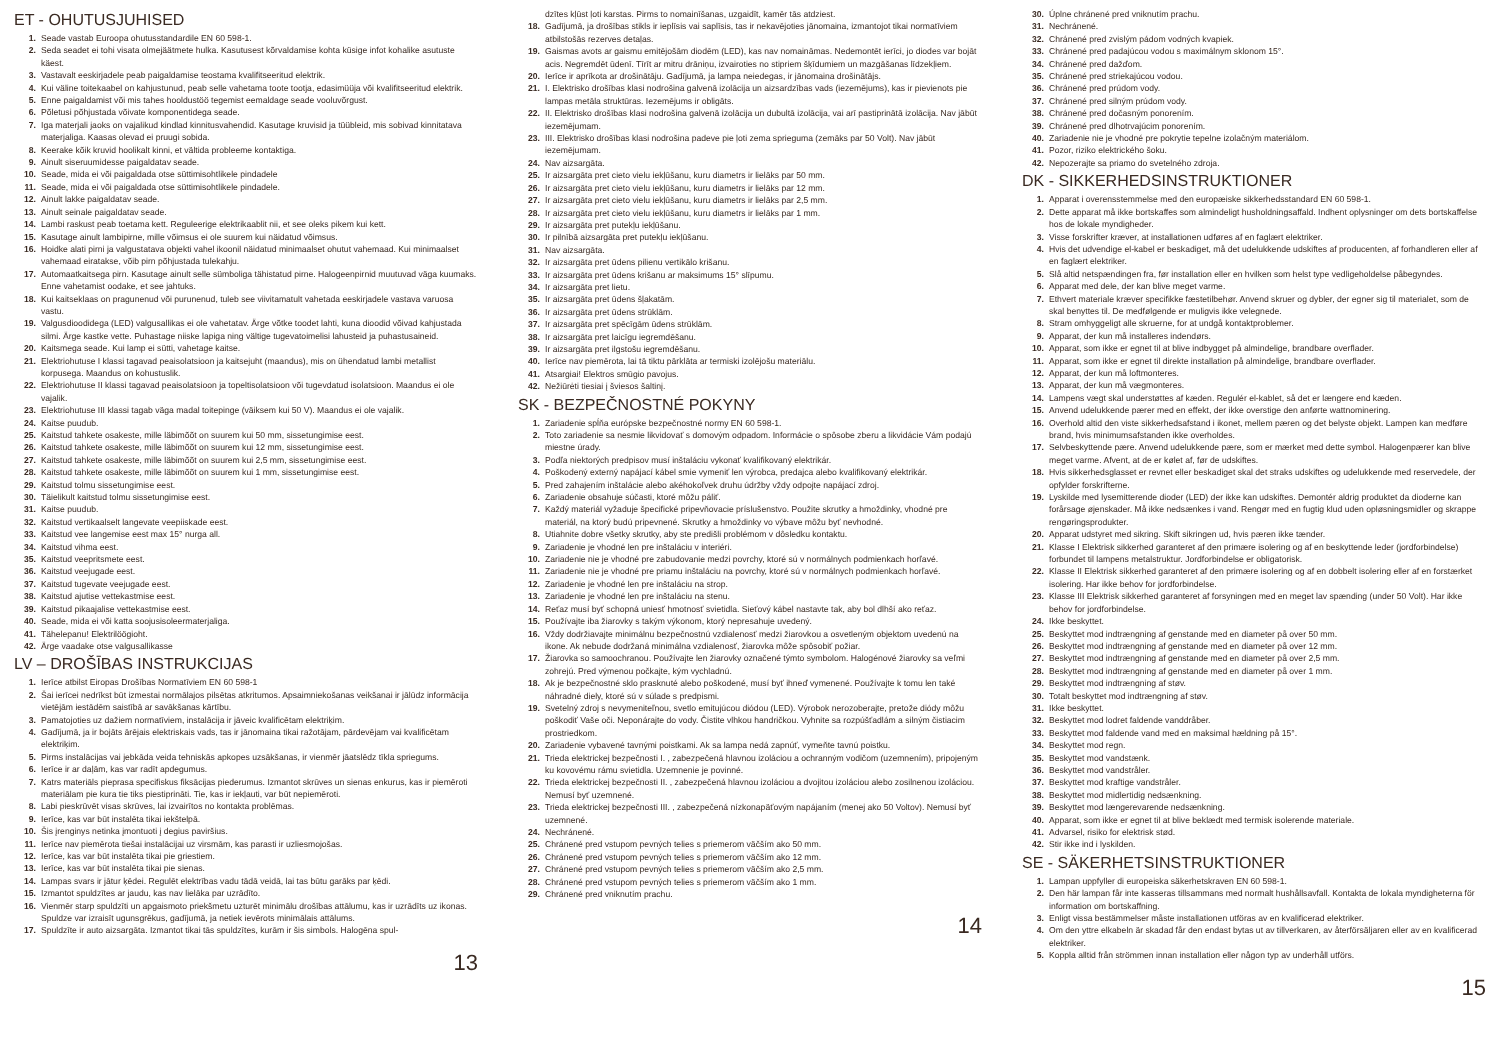ET - OHUTUSJUHISED
1. Seade vastab Euroopa ohutusstandardile EN 60 598-1.
2. Seda seadet ei tohi visata olmejäätmete hulka. Kasutusest kõrvaldamise kohta küsige infot kohalike asutuste käest.
3. Vastavalt eeskirjadele peab paigaldamise teostama kvalifitseeritud elektrik.
4. Kui väline toitekaabel on kahjustunud, peab selle vahetama toote tootja, edasimüüja või kvalifitseeritud elektrik.
5. Enne paigaldamist või mis tahes hooldustöö tegemist eemaldage seade vooluvõrgust.
6. Põletusi põhjustada võivate komponentidega seade.
7. Iga materjali jaoks on vajalikud kindlad kinnitusvahendid. Kasutage kruvisid ja tüübleid, mis sobivad kinnitatava materjaliga. Kaasas olevad ei pruugi sobida.
8. Keerake kõik kruvid hoolikalt kinni, et vältida probleeme kontaktiga.
9. Ainult siseruumidesse paigaldatav seade.
10. Seade, mida ei või paigaldada otse süttimisohtlikele pindadele
11. Seade, mida ei või paigaldada otse süttimisohtlikele pindadele.
12. Ainult lakke paigaldatav seade.
13. Ainult seinale paigaldatav seade.
14. Lambi raskust peab toetama kett. Reguleerige elektrikaablit nii, et see oleks pikem kui kett.
15. Kasutage ainult lambipirne, mille võimsus ei ole suurem kui näidatud võimsus.
16. Hoidke alati pirni ja valgustatava objekti vahel ikoonil näidatud minimaalset ohutut vahemaad. Kui minimaalset vahemaad eiratakse, võib pirn põhjustada tulekahju.
17. Automaatkaitsega pirn. Kasutage ainult selle sümboliga tähistatud pirne. Halogeenpirnid muutuvad väga kuumaks. Enne vahetamist oodake, et see jahtuks.
18. Kui kaitseklaas on pragunenud või purunenud, tuleb see viivitamatult vahetada eeskirjadele vastava varuosa vastu.
19. Valgusdioodidega (LED) valgusallikas ei ole vahetatav. Ärge võtke toodet lahti, kuna dioodid võivad kahjustada silmi. Ärge kastke vette. Puhastage niiske lapiga ning vältige tugevatoimelisi lahusteid ja puhastusaineid.
20. Kaitsmega seade. Kui lamp ei sütti, vahetage kaitse.
21. Elektriohutuse I klassi tagavad peaisolatsioon ja kaitsejuht (maandus), mis on ühendatud lambi metallist korpusega. Maandus on kohustuslik.
22. Elektriohutuse II klassi tagavad peaisolatsioon ja topeltisolatsioon või tugevdatud isolatsioon. Maandus ei ole vajalik.
23. Elektriohutuse III klassi tagab väga madal toitepinge (väiksem kui 50 V). Maandus ei ole vajalik.
24. Kaitse puudub.
25. Kaitstud tahkete osakeste, mille läbimõõt on suurem kui 50 mm, sissetungimise eest.
26. Kaitstud tahkete osakeste, mille läbimõõt on suurem kui 12 mm, sissetungimise eest.
27. Kaitstud tahkete osakeste, mille läbimõõt on suurem kui 2,5 mm, sissetungimise eest.
28. Kaitstud tahkete osakeste, mille läbimõõt on suurem kui 1 mm, sissetungimise eest.
29. Kaitstud tolmu sissetungimise eest.
30. Täielikult kaitstud tolmu sissetungimise eest.
31. Kaitse puudub.
32. Kaitstud vertikaalselt langevate veepiiskade eest.
33. Kaitstud vee langemise eest max 15° nurga all.
34. Kaitstud vihma eest.
35. Kaitstud veepritsmete eest.
36. Kaitstud veejugade eest.
37. Kaitstud tugevate veejugade eest.
38. Kaitstud ajutise vettekastmise eest.
39. Kaitstud pikaajalise vettekastmise eest.
40. Seade, mida ei või katta soojusisoleermaterjaliga.
41. Tähelepanu! Elektrilöögioht.
42. Ärge vaadake otse valgusallikasse
LV – DROŠĪBAS INSTRUKCIJAS
1. Ierīce atbilst Eiropas Drošības Normatīviem EN 60 598-1
2. Šai ierīcei nedrīkst būt izmestai normālajos pilsētas atkritumos. Apsaimniekošanas veikšanai ir jālūdz informācija vietējām iestādēm saistībā ar savākšanas kārtību.
3. Pamatojoties uz dažiem normatīviem, instalācija ir jāveic kvalificētam elektriķim.
4. Gadījumā, ja ir bojāts ārējais elektriskais vads, tas ir jānomaina tikai ražotājam, pārdevējam vai kvalificētam elektriķim.
5. Pirms instalācijas vai jebkāda veida tehniskās apkopes uzsākšanas, ir vienmēr jāatslēdz tīkla spriegums.
6. Ierīce ir ar daļām, kas var radīt apdegumus.
7. Katrs materiāls pieprasa specifiskus fiksācijas piederumus. Izmantot skrūves un sienas enkurus, kas ir piemēroti materiālam pie kura tie tiks piestiprināti. Tie, kas ir iekļauti, var būt nepiemēroti.
8. Labi pieskrūvēt visas skrūves, lai izvairītos no kontakta problēmas.
9. Ierīce, kas var būt instalēta tikai iekštelpā.
10. Šis įrenginys netinka įmontuoti į degius paviršius.
11. Ierīce nav piemērota tiešai instalācijai uz virsmām, kas parasti ir uzliesmojošas.
12. Ierīce, kas var būt instalēta tikai pie griestiem.
13. Ierīce, kas var būt instalēta tikai pie sienas.
14. Lampas svars ir jātur ķēdei. Regulēt elektrības vadu tādā veidā, lai tas būtu garāks par ķēdi.
15. Izmantot spuldzītes ar jaudu, kas nav lielāka par uzrādīto.
16. Vienmēr starp spuldzīti un apgaismoto priekšmetu uzturēt minimālu drošības attālumu, kas ir uzrādīts uz ikonas. Spuldze var izraisīt ugunsgrēkus, gadījumā, ja netiek ievērots minimālais attālums.
17. Spuldzīte ir auto aizsargāta. Izmantot tikai tās spuldzītes, kurām ir šis simbols. Halogēna spul-
13
dzītes kļūst ļoti karstas. Pirms to nomainīšanas, uzgaidīt, kamēr tās atdziest.
18. Gadījumā, ja drošības stikls ir ieplīsis vai saplīsis, tas ir nekavējoties jānomaina, izmantojot tikai normatīviem atbilstošās rezerves detaļas.
19. Gaismas avots ar gaismu emitējošām diodēm (LED), kas nav nomaināmas. Nedemontēt ierīci, jo diodes var bojāt acis. Negremdēt ūdenī. Tīrīt ar mitru drāniņu, izvairoties no stipriem šķīdumiem un mazgāšanas līdzekļiem.
20. Ierīce ir aprīkota ar drošinātāju. Gadījumā, ja lampa neiedegas, ir jānomaina drošinātājs.
21. I. Elektrisko drošības klasi nodrošina galvenā izolācija un aizsardzības vads (iezemējums), kas ir pievienots pie lampas metāla struktūras. Iezemējums ir obligāts.
22. II. Elektrisko drošības klasi nodrošina galvenā izolācija un dubultā izolācija, vai arī pastiprinātā izolācija. Nav jābūt iezemējumam.
23. III. Elektrisko drošības klasi nodrošina padeve pie ļoti zema sprieguma (zemāks par 50 Volt). Nav jābūt iezemējumam.
24. Nav aizsargāta.
25. Ir aizsargāta pret cieto vielu iekļūšanu, kuru diametrs ir lielāks par 50 mm.
26. Ir aizsargāta pret cieto vielu iekļūšanu, kuru diametrs ir lielāks par 12 mm.
27. Ir aizsargāta pret cieto vielu iekļūšanu, kuru diametrs ir lielāks par 2,5 mm.
28. Ir aizsargāta pret cieto vielu iekļūšanu, kuru diametrs ir lielāks par 1 mm.
29. Ir aizsargāta pret putekļu iekļūšanu.
30. Ir pilnībā aizsargāta pret putekļu iekļūšanu.
31. Nav aizsargāta.
32. Ir aizsargāta pret ūdens pilienu vertikālo krišanu.
33. Ir aizsargāta pret ūdens krišanu ar maksimums 15° slīpumu.
34. Ir aizsargāta pret lietu.
35. Ir aizsargāta pret ūdens šļakatām.
36. Ir aizsargāta pret ūdens strūklām.
37. Ir aizsargāta pret spēcīgām ūdens strūklām.
38. Ir aizsargāta pret laicīgu iegremdēšanu.
39. Ir aizsargāta pret ilgstošu iegremdēšanu.
40. Ierīce nav piemērota, lai tā tiktu pārklāta ar termiski izolējošu materiālu.
41. Atsargiai! Elektros smūgio pavojus.
42. Nežiūrėti tiesiai į šviesos šaltinį.
SK - BEZPEČNOSTNÉ POKYNY
1. Zariadenie spĺňa európske bezpečnostné normy EN 60 598-1.
2. Toto zariadenie sa nesmie likvidovať s domovým odpadom. Informácie o spôsobe zberu a likvidácie Vám podajú miestne úrady.
3. Podľa niektorých predpisov musí inštaláciu vykonať kvalifikovaný elektrikár.
4. Poškodený externý napájací kábel smie vymeniť len výrobca, predajca alebo kvalifikovaný elektrikár.
5. Pred zahajením inštalácie alebo akéhokoľvek druhu údržby vždy odpojte napájací zdroj.
6. Zariadenie obsahuje súčasti, ktoré môžu páliť.
7. Každý materiál vyžaduje špecifické pripevňovacie príslušenstvo. Použite skrutky a hmoždinky, vhodné pre materiál, na ktorý budú pripevnené. Skrutky a hmoždinky vo výbave môžu byť nevhodné.
8. Utiahnite dobre všetky skrutky, aby ste predišli problémom v dôsledku kontaktu.
9. Zariadenie je vhodné len pre inštaláciu v interiéri.
10. Zariadenie nie je vhodné pre zabudovanie medzi povrchy, ktoré sú v normálnych podmienkach horľavé.
11. Zariadenie nie je vhodné pre priamu inštaláciu na povrchy, ktoré sú v normálnych podmienkach horľavé.
12. Zariadenie je vhodné len pre inštaláciu na strop.
13. Zariadenie je vhodné len pre inštaláciu na stenu.
14. Reťaz musí byť schopná uniesť hmotnosť svietidla. Sieťový kábel nastavte tak, aby bol dlhší ako reťaz.
15. Používajte iba žiarovky s takým výkonom, ktorý nepresahuje uvedený.
16. Vždy dodržiavajte minimálnu bezpečnostnú vzdialenosť medzi žiarovkou a osvetleným objektom uvedenú na ikone. Ak nebude dodržaná minimálna vzdialenosť, žiarovka môže spôsobiť požiar.
17. Žiarovka so samoochranou. Používajte len žiarovky označené týmto symbolom. Halogénové žiarovky sa veľmi zohrejú. Pred výmenou počkajte, kým vychladnú.
18. Ak je bezpečnostné sklo prasknuté alebo poškodené, musí byť ihneď vymenené. Používajte k tomu len také náhradné diely, ktoré sú v súlade s predpismi.
19. Svetelný zdroj s nevymeniteľnou, svetlo emitujúcou diódou (LED). Výrobok nerozoberajte, pretože diódy môžu poškodiť Vaše oči. Neponárajte do vody. Čistite vlhkou handričkou. Vyhnite sa rozpúšťadlám a silným čistiacim prostriedkom.
20. Zariadenie vybavené tavnými poistkami. Ak sa lampa nedá zapnúť, vymeňte tavnú poistku.
21. Trieda elektrickej bezpečnosti I. , zabezpečená hlavnou izoláciou a ochranným vodičom (uzemnením), pripojeným ku kovovému rámu svietidla. Uzemnenie je povinné.
22. Trieda elektrickej bezpečnosti II. , zabezpečená hlavnou izoláciou a dvojitou izoláciou alebo zosilnenou izoláciou. Nemusí byť uzemnené.
23. Trieda elektrickej bezpečnosti III. , zabezpečená nízkonapäťovým napájaním (menej ako 50 Voltov). Nemusí byť uzemnené.
24. Nechránené.
25. Chránené pred vstupom pevných telies s priemerom väčším ako 50 mm.
26. Chránené pred vstupom pevných telies s priemerom väčším ako 12 mm.
27. Chránené pred vstupom pevných telies s priemerom väčším ako 2,5 mm.
28. Chránené pred vstupom pevných telies s priemerom väčším ako 1 mm.
29. Chránené pred vniknutím prachu.
14
30. Úplne chránené pred vniknutím prachu.
31. Nechránené.
32. Chránené pred zvislým pádom vodných kvapiek.
33. Chránené pred padajúcou vodou s maximálnym sklonom 15°.
34. Chránené pred dažďom.
35. Chránené pred striekajúcou vodou.
36. Chránené pred prúdom vody.
37. Chránené pred silným prúdom vody.
38. Chránené pred dočasným ponorením.
39. Chránené pred dlhotrvajúcim ponorením.
40. Zariadenie nie je vhodné pre pokrytie tepelne izolačným materiálom.
41. Pozor, riziko elektrického šoku.
42. Nepozerajte sa priamo do svetelného zdroja.
DK - SIKKERHEDSINSTRUKTIONER
1. Apparat i overensstemmelse med den europæiske sikkerhedsstandard EN 60 598-1.
2. Dette apparat må ikke bortskaffes som almindeligt husholdningsaffald. Indhent oplysninger om dets bortskaffelse hos de lokale myndigheder.
3. Visse forskrifter kræver, at installationen udføres af en faglært elektriker.
4. Hvis det udvendige el-kabel er beskadiget, må det udelukkende udskiftes af producenten, af forhandleren eller af en faglært elektriker.
5. Slå altid netspændingen fra, før installation eller en hvilken som helst type vedligeholdelse påbegyndes.
6. Apparat med dele, der kan blive meget varme.
7. Ethvert materiale kræver specifikke fæstetilbehør. Anvend skruer og dybler, der egner sig til materialet, som de skal benyttes til. De medfølgende er muligvis ikke velegnede.
8. Stram omhyggeligt alle skruerne, for at undgå kontaktproblemer.
9. Apparat, der kun må installeres indendørs.
10. Apparat, som ikke er egnet til at blive indbygget på almindelige, brandbare overflader.
11. Apparat, som ikke er egnet til direkte installation på almindelige, brandbare overflader.
12. Apparat, der kun må loftmonteres.
13. Apparat, der kun må vægmonteres.
14. Lampens vægt skal understøttes af kæden. Regulér el-kablet, så det er længere end kæden.
15. Anvend udelukkende pærer med en effekt, der ikke overstige den anførte wattnominering.
16. Overhold altid den viste sikkerhedsafstand i ikonet, mellem pæren og det belyste objekt. Lampen kan medføre brand, hvis minimumsafstanden ikke overholdes.
17. Selvbeskyttende pære. Anvend udelukkende pære, som er mærket med dette symbol. Halogenpærer kan blive meget varme. Afvent, at de er kølet af, før de udskiftes.
18. Hvis sikkerhedsglasset er revnet eller beskadiget skal det straks udskiftes og udelukkende med reservedele, der opfylder forskrifterne.
19. Lyskilde med lysemitterende dioder (LED) der ikke kan udskiftes. Demontér aldrig produktet da dioderne kan forårsage øjenskader. Må ikke nedsænkes i vand. Rengør med en fugtig klud uden opløsningsmidler og skrappe rengøringsprodukter.
20. Apparat udstyret med sikring. Skift sikringen ud, hvis pæren ikke tænder.
21. Klasse I Elektrisk sikkerhed garanteret af den primære isolering og af en beskyttende leder (jordforbindelse) forbundet til lampens metalstruktur. Jordforbindelse er obligatorisk.
22. Klasse II Elektrisk sikkerhed garanteret af den primære isolering og af en dobbelt isolering eller af en forstærket isolering. Har ikke behov for jordforbindelse.
23. Klasse III Elektrisk sikkerhed garanteret af forsyningen med en meget lav spænding (under 50 Volt). Har ikke behov for jordforbindelse.
24. Ikke beskyttet.
25. Beskyttet mod indtrængning af genstande med en diameter på over 50 mm.
26. Beskyttet mod indtrængning af genstande med en diameter på over 12 mm.
27. Beskyttet mod indtrængning af genstande med en diameter på over 2,5 mm.
28. Beskyttet mod indtrængning af genstande med en diameter på over 1 mm.
29. Beskyttet mod indtrængning af støv.
30. Totalt beskyttet mod indtrængning af støv.
31. Ikke beskyttet.
32. Beskyttet mod lodret faldende vanddråber.
33. Beskyttet mod faldende vand med en maksimal hældning på 15°.
34. Beskyttet mod regn.
35. Beskyttet mod vandstænk.
36. Beskyttet mod vandstråler.
37. Beskyttet mod kraftige vandstråler.
38. Beskyttet mod midlertidig nedsænkning.
39. Beskyttet mod længerevarende nedsænkning.
40. Apparat, som ikke er egnet til at blive beklædt med termisk isolerende materiale.
41. Advarsel, risiko for elektrisk stød.
42. Stir ikke ind i lyskilden.
SE - SÄKERHETSINSTRUKTIONER
1. Lampan uppfyller di europeiska säkerhetskraven EN 60 598-1.
2. Den här lampan får inte kasseras tillsammans med normalt hushållsavfall. Kontakta de lokala myndigheterna för information om bortskaffning.
3. Enligt vissa bestämmelser måste installationen utföras av en kvalificerad elektriker.
4. Om den yttre elkabeln är skadad får den endast bytas ut av tillverkaren, av återförsäljaren eller av en kvalificerad elektriker.
5. Koppla alltid från strömmen innan installation eller någon typ av underhåll utförs.
15